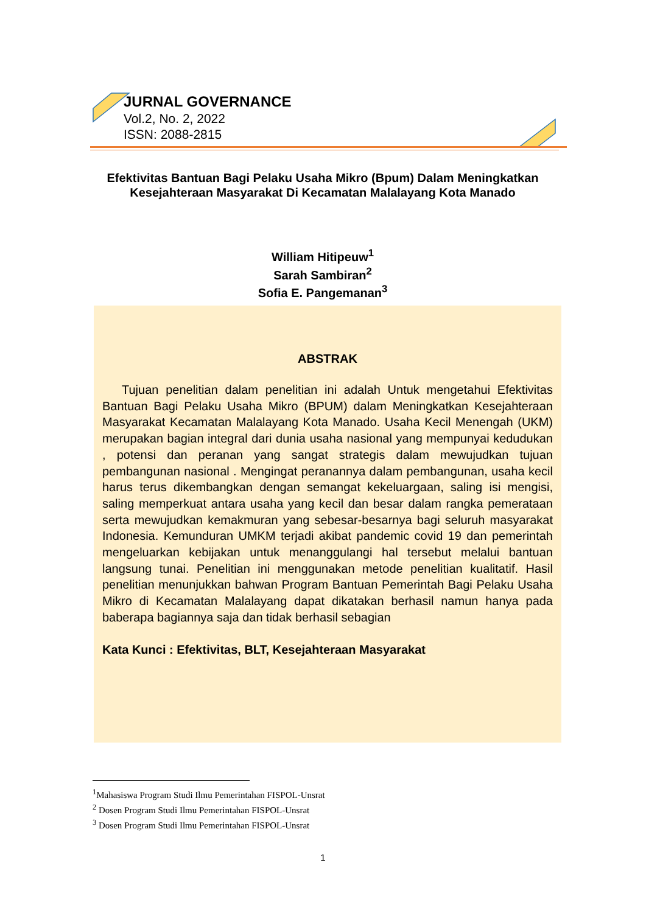JURNAL GOVERNANCE
Vol.2, No. 2, 2022
ISSN: 2088-2815
Efektivitas Bantuan Bagi Pelaku Usaha Mikro (Bpum) Dalam Meningkatkan Kesejahteraan Masyarakat Di Kecamatan Malalayang Kota Manado
William Hitipeuw<sup>1</sup>
Sarah Sambiran<sup>2</sup>
Sofia E. Pangemanan<sup>3</sup>
ABSTRAK
Tujuan penelitian dalam penelitian ini adalah Untuk mengetahui Efektivitas Bantuan Bagi Pelaku Usaha Mikro (BPUM) dalam Meningkatkan Kesejahteraan Masyarakat Kecamatan Malalayang Kota Manado. Usaha Kecil Menengah (UKM) merupakan bagian integral dari dunia usaha nasional yang mempunyai kedudukan , potensi dan peranan yang sangat strategis dalam mewujudkan tujuan pembangunan nasional . Mengingat peranannya dalam pembangunan, usaha kecil harus terus dikembangkan dengan semangat kekeluargaan, saling isi mengisi, saling memperkuat antara usaha yang kecil dan besar dalam rangka pemerataan serta mewujudkan kemakmuran yang sebesar-besarnya bagi seluruh masyarakat Indonesia. Kemunduran UMKM terjadi akibat pandemic covid 19 dan pemerintah mengeluarkan kebijakan untuk menanggulangi hal tersebut melalui bantuan langsung tunai. Penelitian ini menggunakan metode penelitian kualitatif. Hasil penelitian menunjukkan bahwan Program Bantuan Pemerintah Bagi Pelaku Usaha Mikro di Kecamatan Malalayang dapat dikatakan berhasil namun hanya pada baberapa bagiannya saja dan tidak berhasil sebagian
Kata Kunci : Efektivitas, BLT, Kesejahteraan Masyarakat
<sup>1</sup> Mahasiswa Program Studi Ilmu Pemerintahan FISPOL-Unsrat
<sup>2</sup> Dosen Program Studi Ilmu Pemerintahan FISPOL-Unsrat
<sup>3</sup> Dosen Program Studi Ilmu Pemerintahan FISPOL-Unsrat
1